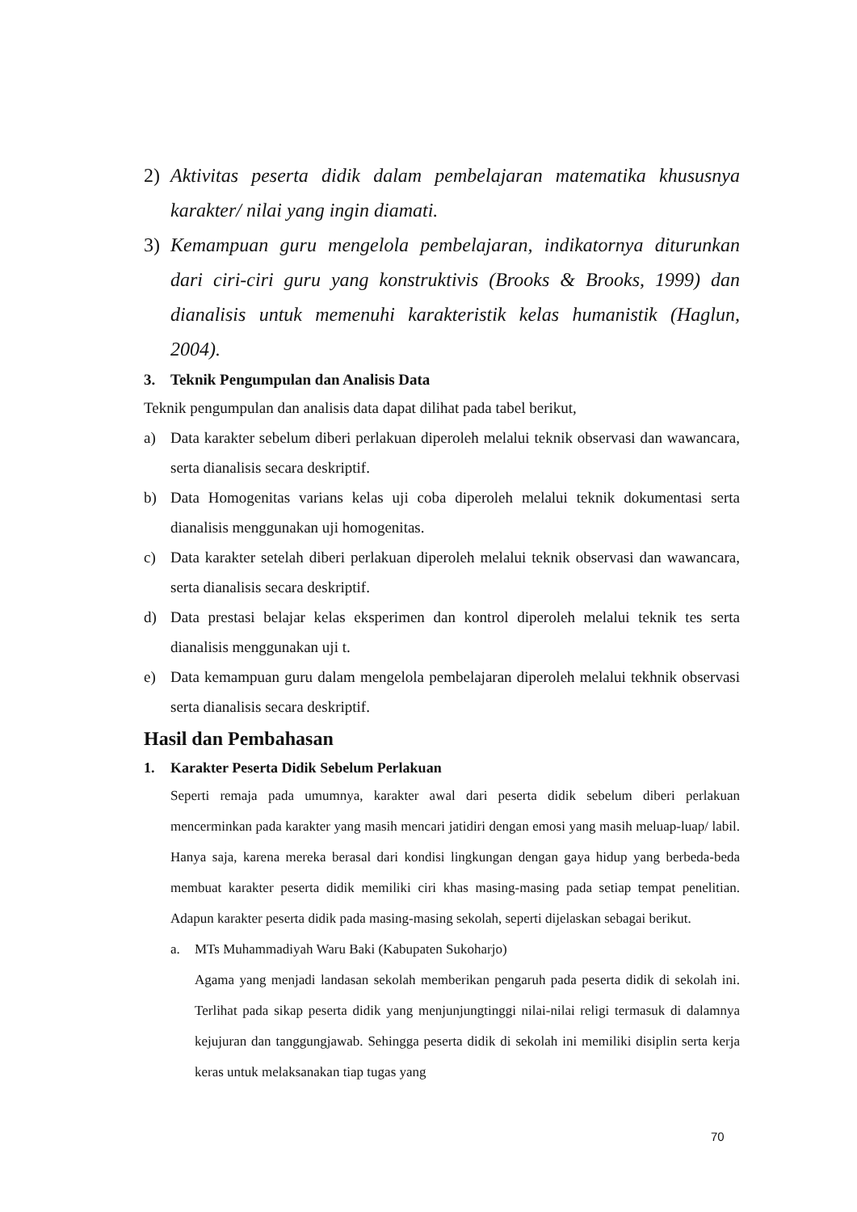2) Aktivitas peserta didik dalam pembelajaran matematika khususnya karakter/ nilai yang ingin diamati.
3) Kemampuan guru mengelola pembelajaran, indikatornya diturunkan dari ciri-ciri guru yang konstruktivis (Brooks & Brooks, 1999) dan dianalisis untuk memenuhi karakteristik kelas humanistik (Haglun, 2004).
3. Teknik Pengumpulan dan Analisis Data
Teknik pengumpulan dan analisis data dapat dilihat pada tabel berikut,
a) Data karakter sebelum diberi perlakuan diperoleh melalui teknik observasi dan wawancara, serta dianalisis secara deskriptif.
b) Data Homogenitas varians kelas uji coba diperoleh melalui teknik dokumentasi serta dianalisis menggunakan uji homogenitas.
c) Data karakter setelah diberi perlakuan diperoleh melalui teknik observasi dan wawancara, serta dianalisis secara deskriptif.
d) Data prestasi belajar kelas eksperimen dan kontrol diperoleh melalui teknik tes serta dianalisis menggunakan uji t.
e) Data kemampuan guru dalam mengelola pembelajaran diperoleh melalui tekhnik observasi serta dianalisis secara deskriptif.
Hasil dan Pembahasan
1. Karakter Peserta Didik Sebelum Perlakuan
Seperti remaja pada umumnya, karakter awal dari peserta didik sebelum diberi perlakuan mencerminkan pada karakter yang masih mencari jatidiri dengan emosi yang masih meluap-luap/ labil. Hanya saja, karena mereka berasal dari kondisi lingkungan dengan gaya hidup yang berbeda-beda membuat karakter peserta didik memiliki ciri khas masing-masing pada setiap tempat penelitian. Adapun karakter peserta didik pada masing-masing sekolah, seperti dijelaskan sebagai berikut.
a. MTs Muhammadiyah Waru Baki (Kabupaten Sukoharjo)
Agama yang menjadi landasan sekolah memberikan pengaruh pada peserta didik di sekolah ini. Terlihat pada sikap peserta didik yang menjunjungtinggi nilai-nilai religi termasuk di dalamnya kejujuran dan tanggungjawab. Sehingga peserta didik di sekolah ini memiliki disiplin serta kerja keras untuk melaksanakan tiap tugas yang
70